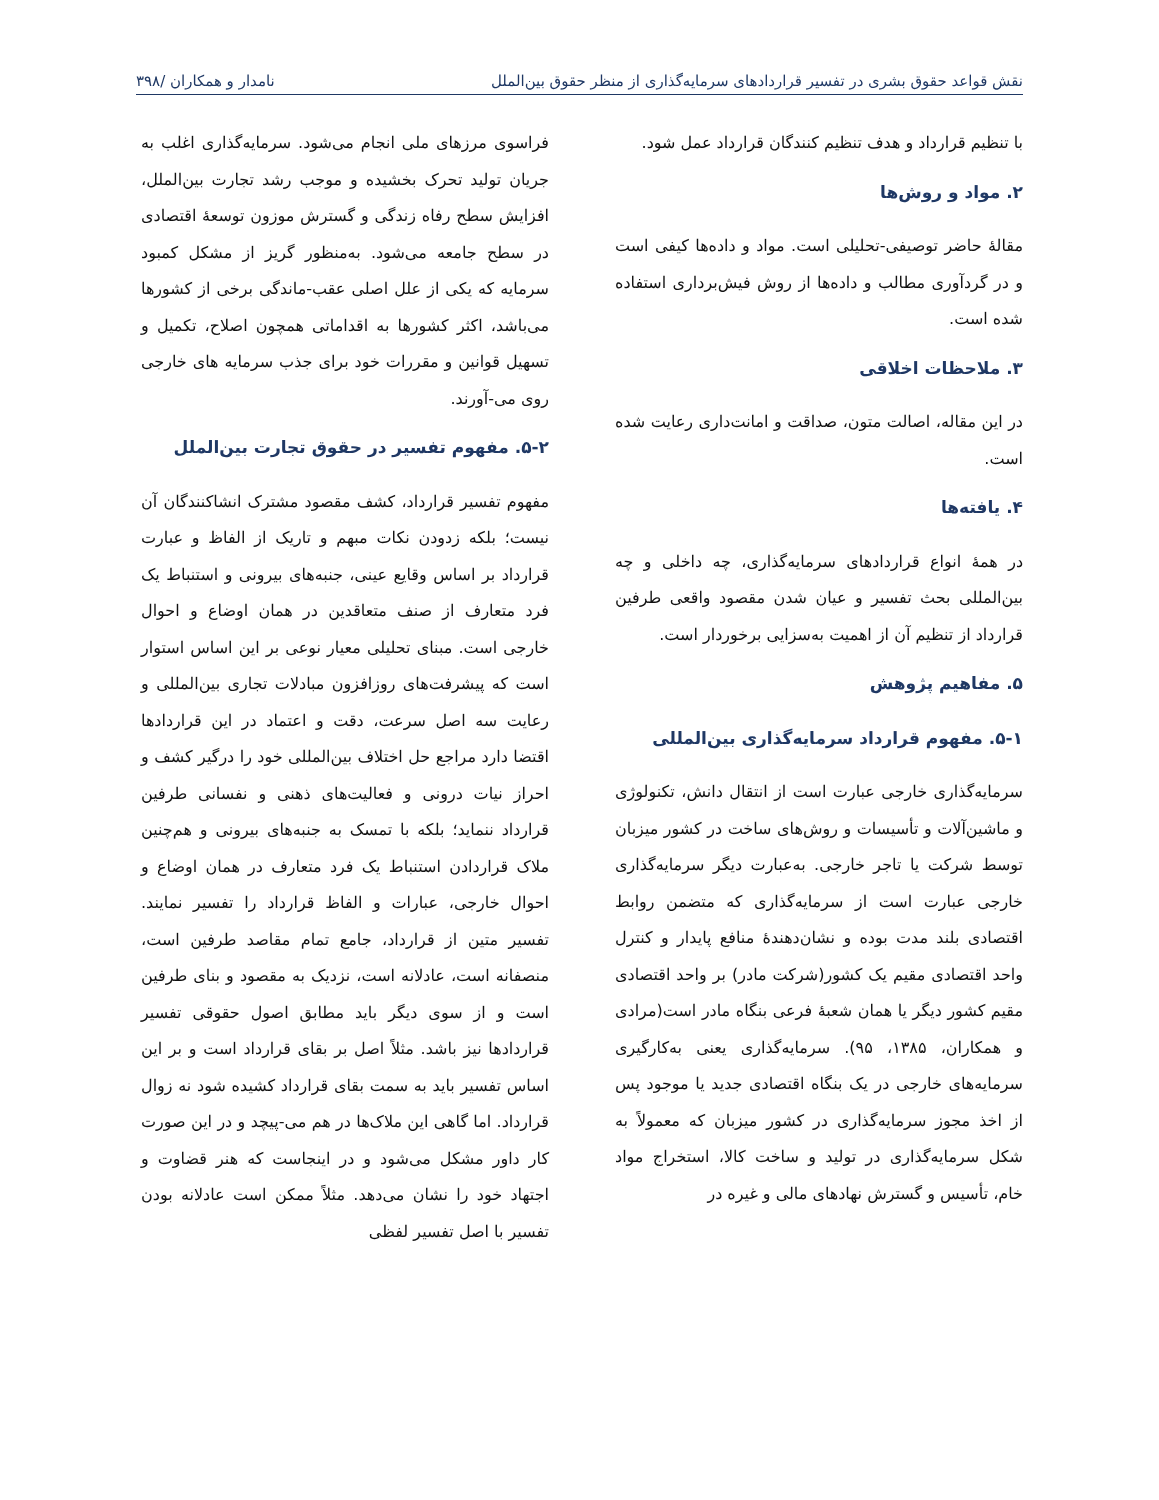نقش قواعد حقوق بشری در تفسیر قراردادهای سرمایه‌گذاری از منظر حقوق بین‌الملل نامدار و همکاران /۳۹۸
با تنظیم قرارداد و هدف تنظیم کنندگان قرارداد عمل شود.
۲. مواد و روش‌ها
مقالهٔ حاضر توصیفی-تحلیلی است. مواد و داده‌ها کیفی است و در گردآوری مطالب و داده‌ها از روش فیش‌برداری استفاده شده است.
۳. ملاحظات اخلاقی
در این مقاله، اصالت متون، صداقت و امانت‌داری رعایت شده است.
۴. یافته‌ها
در همهٔ انواع قراردادهای سرمایه‌گذاری، چه داخلی و چه بین‌المللی بحث تفسیر و عیان شدن مقصود واقعی طرفین قرارداد از تنظیم آن از اهمیت به‌سزایی برخوردار است.
۵. مفاهیم پژوهش
۵-۱. مفهوم قرارداد سرمایه‌گذاری بین‌المللی
سرمایه‌گذاری خارجی عبارت است از انتقال دانش، تکنولوژی و ماشین‌آلات و تأسیسات و روش‌های ساخت در کشور میزبان توسط شرکت یا تاجر خارجی. به‌عبارت دیگر سرمایه‌گذاری خارجی عبارت است از سرمایه‌گذاری که متضمن روابط اقتصادی بلند مدت بوده و نشان‌دهندهٔ منافع پایدار و کنترل واحد اقتصادی مقیم یک کشور(شرکت مادر) بر واحد اقتصادی مقیم کشور دیگر یا همان شعبهٔ فرعی بنگاه مادر است(مرادی و همکاران، ۱۳۸۵، ۹۵). سرمایه‌گذاری یعنی به‌کارگیری سرمایه‌های خارجی در یک بنگاه اقتصادی جدید یا موجود پس از اخذ مجوز سرمایه‌گذاری در کشور میزبان که معمولاً به شکل سرمایه‌گذاری در تولید و ساخت کالا، استخراج مواد خام، تأسیس و گسترش نهادهای مالی و غیره در
فراسوی مرزهای ملی انجام می‌شود. سرمایه‌گذاری اغلب به جریان تولید تحرک بخشیده و موجب رشد تجارت بین‌الملل، افزایش سطح رفاه زندگی و گسترش موزون توسعهٔ اقتصادی در سطح جامعه می‌شود. به‌منظور گریز از مشکل کمبود سرمایه که یکی از علل اصلی عقب-ماندگی برخی از کشورها می‌باشد، اکثر کشورها به اقداماتی همچون اصلاح، تکمیل و تسهیل قوانین و مقررات خود برای جذب سرمایه های خارجی روی می-آورند.
۵-۲. مفهوم تفسیر در حقوق تجارت بین‌الملل
مفهوم تفسیر قرارداد، کشف مقصود مشترک انشاکنندگان آن نیست؛ بلکه زدودن نکات مبهم و تاریک از الفاظ و عبارت قرارداد بر اساس وقایع عینی، جنبه‌های بیرونی و استنباط یک فرد متعارف از صنف متعاقدین در همان اوضاع و احوال خارجی است. مبنای تحلیلی معیار نوعی بر این اساس استوار است که پیشرفت‌های روزافزون مبادلات تجاری بین‌المللی و رعایت سه اصل سرعت، دقت و اعتماد در این قراردادها اقتضا دارد مراجع حل اختلاف بین‌المللی خود را درگیر کشف و احراز نیات درونی و فعالیت‌های ذهنی و نفسانی طرفین قرارداد ننماید؛ بلکه با تمسک به جنبه‌های بیرونی و هم‌چنین ملاک قراردادن استنباط یک فرد متعارف در همان اوضاع و احوال خارجی، عبارات و الفاظ قرارداد را تفسیر نمایند. تفسیر متین از قرارداد، جامع تمام مقاصد طرفین است، منصفانه است، عادلانه است، نزدیک به مقصود و بنای طرفین است و از سوی دیگر باید مطابق اصول حقوقی تفسیر قراردادها نیز باشد. مثلاً اصل بر بقای قرارداد است و بر این اساس تفسیر باید به سمت بقای قرارداد کشیده شود نه زوال قرارداد. اما گاهی این ملاک‌ها در هم می-پیچد و در این صورت کار داور مشکل می‌شود و در اینجاست که هنر قضاوت و اجتهاد خود را نشان می‌دهد. مثلاً ممکن است عادلانه بودن تفسیر با اصل تفسیر لفظی